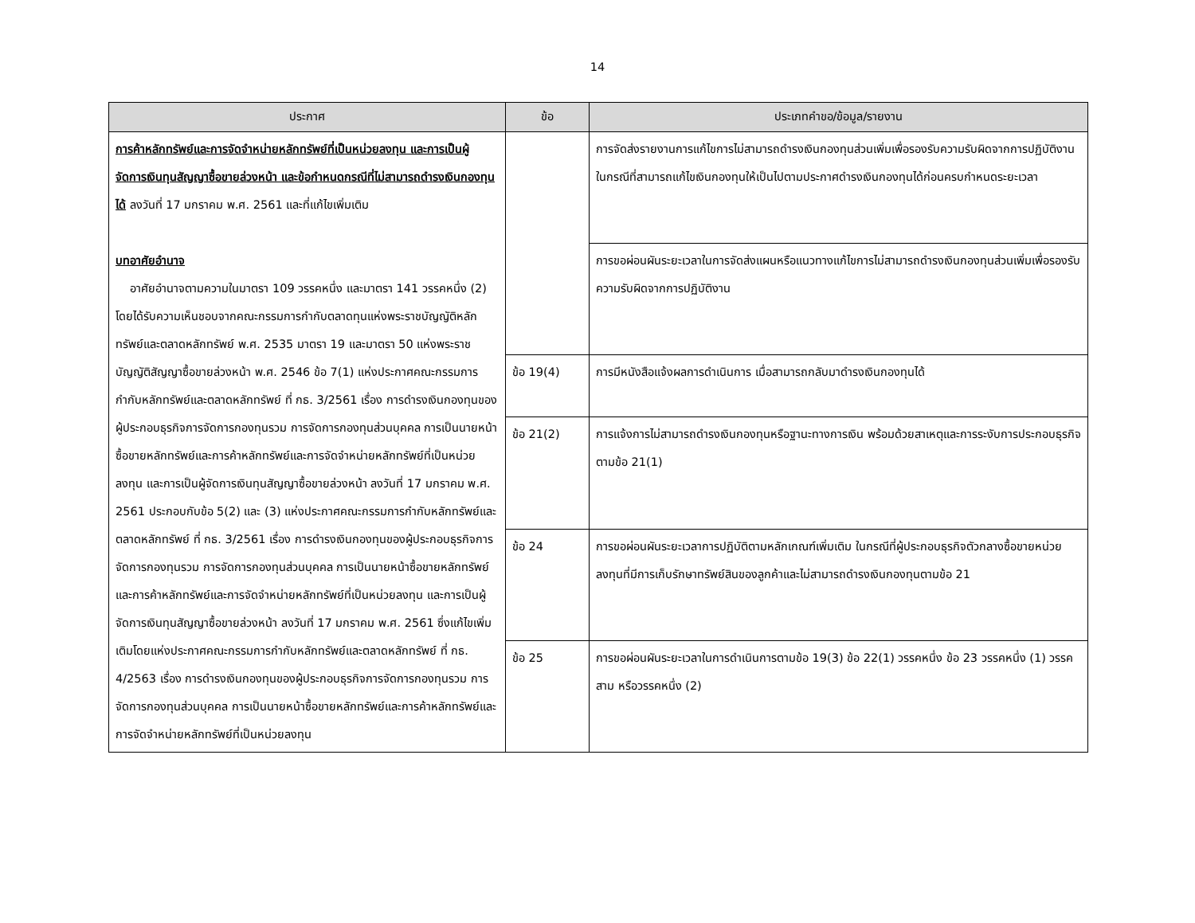14
| ประกาศ | ข้อ | ประเภทคำขอ/ข้อมูล/รายงาน |
| --- | --- | --- |
| การค้าหลักทรัพย์และการจัดจำหน่ายหลักทรัพย์ที่เป็นหน่วยลงทุน และการเป็นผู้จัดการเงินทุนสัญญาซื้อขายล่วงหน้า และข้อกำหนดกรณีที่ไม่สามารถดำรงเงินกองทุนได้ ลงวันที่ 17 มกราคม พ.ศ. 2561 และที่แก้ไขเพิ่มเติม บทอาศัยอำนาจ อาศัยอำนาจตามความในมาตรา 109 วรรคหนึ่ง และมาตรา 141 วรรคหนึ่ง (2) โดยได้รับความเห็นชอบจากคณะกรรมการกำกับตลาดทุนแห่งพระราชบัญญัติหลักทรัพย์และตลาดหลักทรัพย์ พ.ศ. 2535 มาตรา 19 และมาตรา 50 แห่งพระราชบัญญัติสัญญาซื้อขายล่วงหน้า พ.ศ. 2546 ข้อ 7(1) แห่งประกาศคณะกรรมการกำกับหลักทรัพย์และตลาดหลักทรัพย์ ที่ กธ. 3/2561 เรื่อง การดำรงเงินกองทุนของผู้ประกอบธุรกิจการจัดการกองทุนรวม การจัดการกองทุนส่วนบุคคล การเป็นนายหน้าซื้อขายหลักทรัพย์และการค้าหลักทรัพย์และการจัดจำหน่ายหลักทรัพย์ที่เป็นหน่วยลงทุน และการเป็นผู้จัดการเงินทุนสัญญาซื้อขายล่วงหน้า ลงวันที่ 17 มกราคม พ.ศ. 2561 ประกอบกับข้อ 5(2) และ (3) แห่งประกาศคณะกรรมการกำกับหลักทรัพย์และตลาดหลักทรัพย์ ที่ กธ. 3/2561 เรื่อง การดำรงเงินกองทุนของผู้ประกอบธุรกิจการจัดการกองทุนรวม การจัดการกองทุนส่วนบุคคล การเป็นนายหน้าซื้อขายหลักทรัพย์และการค้าหลักทรัพย์และการจัดจำหน่ายหลักทรัพย์ที่เป็นหน่วยลงทุน และการเป็นผู้จัดการเงินทุนสัญญาซื้อขายล่วงหน้า ลงวันที่ 17 มกราคม พ.ศ. 2561 ซึ่งแก้ไขเพิ่มเติมโดยแห่งประกาศคณะกรรมการกำกับหลักทรัพย์และตลาดหลักทรัพย์ ที่ กธ. 4/2563 เรื่อง การดำรงเงินกองทุนของผู้ประกอบธุรกิจการจัดการกองทุนรวม การจัดการกองทุนส่วนบุคคล การเป็นนายหน้าซื้อขายหลักทรัพย์และการค้าหลักทรัพย์และการจัดจำหน่ายหลักทรัพย์ที่เป็นหน่วยลงทุน | | การจัดส่งรายงานการแก้ไขการไม่สามารถดำรงเงินกองทุนส่วนเพิ่มเพื่อรองรับความรับผิดจากการปฏิบัติงาน ในกรณีที่สามารถแก้ไขเงินกองทุนให้เป็นไปตามประกาศดำรงเงินกองทุนได้ก่อนครบกำหนดระยะเวลา |
| | | การขอผ่อนผันระยะเวลาในการจัดส่งแผนหรือแนวทางแก้ไขการไม่สามารถดำรงเงินกองทุนส่วนเพิ่มเพื่อรองรับความรับผิดจากการปฏิบัติงาน |
| | ข้อ 19(4) | การมีหนังสือแจ้งผลการดำเนินการ เมื่อสามารถกลับมาดำรงเงินกองทุนได้ |
| | ข้อ 21(2) | การแจ้งการไม่สามารถดำรงเงินกองทุนหรือฐานะทางการเงิน พร้อมด้วยสาเหตุและการระงับการประกอบธุรกิจตามข้อ 21(1) |
| | ข้อ 24 | การขอผ่อนผันระยะเวลาการปฏิบัติตามหลักเกณฑ์เพิ่มเติม ในกรณีที่ผู้ประกอบธุรกิจตัวกลางซื้อขายหน่วยลงทุนที่มีการเก็บรักษาทรัพย์สินของลูกค้าและไม่สามารถดำรงเงินกองทุนตามข้อ 21 |
| | ข้อ 25 | การขอผ่อนผันระยะเวลาในการดำเนินการตามข้อ 19(3) ข้อ 22(1) วรรคหนึ่ง ข้อ 23 วรรคหนึ่ง (1) วรรคสาม หรือวรรคหนึ่ง (2) |